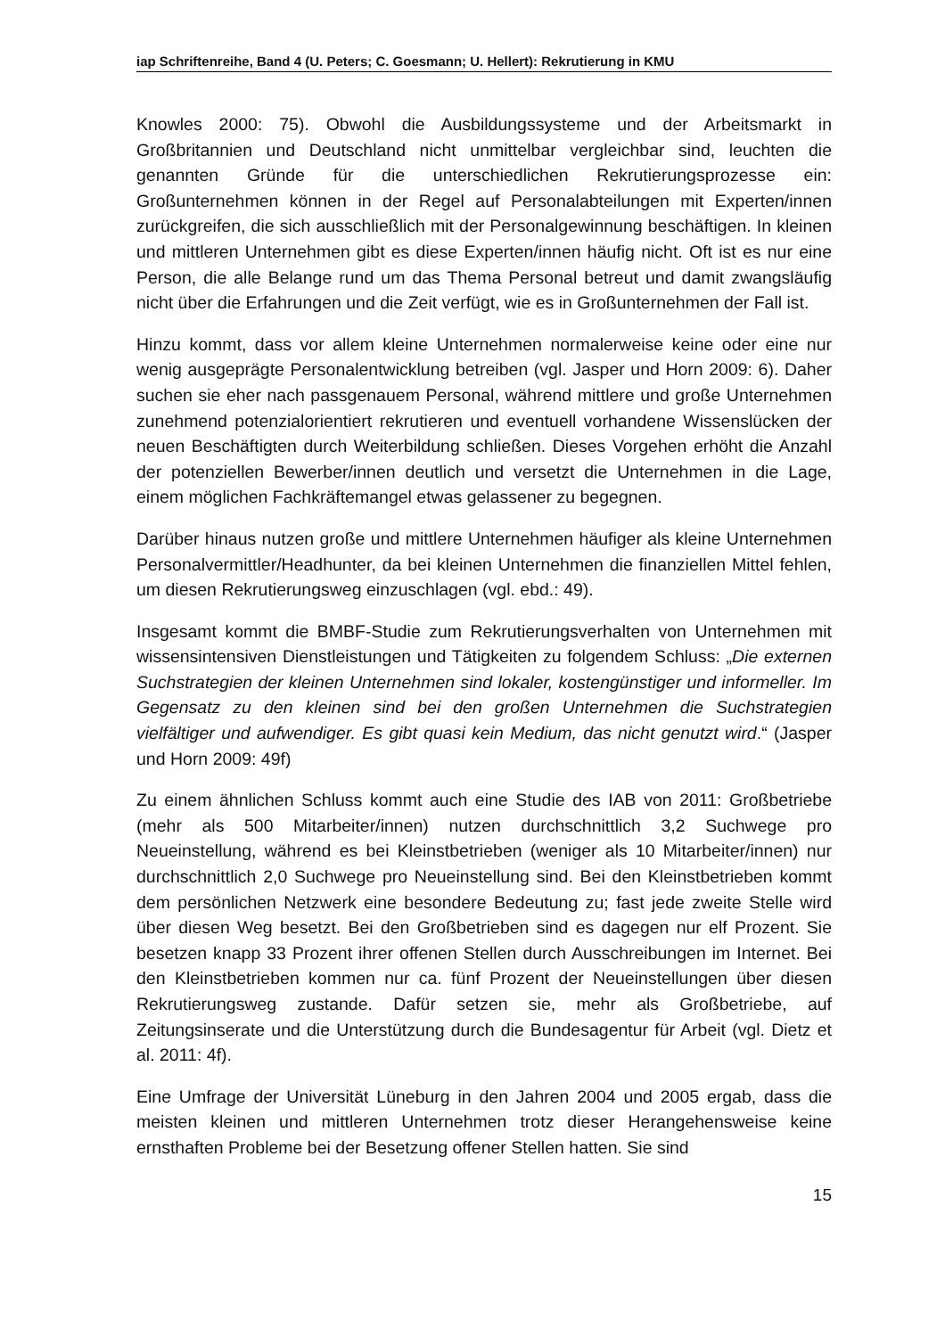iap Schriftenreihe, Band 4 (U. Peters; C. Goesmann; U. Hellert): Rekrutierung in KMU
Knowles 2000: 75). Obwohl die Ausbildungssysteme und der Arbeitsmarkt in Großbritannien und Deutschland nicht unmittelbar vergleichbar sind, leuchten die genannten Gründe für die unterschiedlichen Rekrutierungsprozesse ein: Großunternehmen können in der Regel auf Personalabteilungen mit Experten/innen zurückgreifen, die sich ausschließlich mit der Personalgewinnung beschäftigen. In kleinen und mittleren Unternehmen gibt es diese Experten/innen häufig nicht. Oft ist es nur eine Person, die alle Belange rund um das Thema Personal betreut und damit zwangsläufig nicht über die Erfahrungen und die Zeit verfügt, wie es in Großunternehmen der Fall ist.
Hinzu kommt, dass vor allem kleine Unternehmen normalerweise keine oder eine nur wenig ausgeprägte Personalentwicklung betreiben (vgl. Jasper und Horn 2009: 6). Daher suchen sie eher nach passgenauem Personal, während mittlere und große Unternehmen zunehmend potenzialorientiert rekrutieren und eventuell vorhandene Wissenslücken der neuen Beschäftigten durch Weiterbildung schließen. Dieses Vorgehen erhöht die Anzahl der potenziellen Bewerber/innen deutlich und versetzt die Unternehmen in die Lage, einem möglichen Fachkräftemangel etwas gelassener zu begegnen.
Darüber hinaus nutzen große und mittlere Unternehmen häufiger als kleine Unternehmen Personalvermittler/Headhunter, da bei kleinen Unternehmen die finanziellen Mittel fehlen, um diesen Rekrutierungsweg einzuschlagen (vgl. ebd.: 49).
Insgesamt kommt die BMBF-Studie zum Rekrutierungsverhalten von Unternehmen mit wissensintensiven Dienstleistungen und Tätigkeiten zu folgendem Schluss: „Die externen Suchstrategien der kleinen Unternehmen sind lokaler, kostengünstiger und informeller. Im Gegensatz zu den kleinen sind bei den großen Unternehmen die Suchstrategien vielfältiger und aufwendiger. Es gibt quasi kein Medium, das nicht genutzt wird.“ (Jasper und Horn 2009: 49f)
Zu einem ähnlichen Schluss kommt auch eine Studie des IAB von 2011: Großbetriebe (mehr als 500 Mitarbeiter/innen) nutzen durchschnittlich 3,2 Suchwege pro Neueinstellung, während es bei Kleinstbetrieben (weniger als 10 Mitarbeiter/innen) nur durchschnittlich 2,0 Suchwege pro Neueinstellung sind. Bei den Kleinstbetrieben kommt dem persönlichen Netzwerk eine besondere Bedeutung zu; fast jede zweite Stelle wird über diesen Weg besetzt. Bei den Großbetrieben sind es dagegen nur elf Prozent. Sie besetzen knapp 33 Prozent ihrer offenen Stellen durch Ausschreibungen im Internet. Bei den Kleinstbetrieben kommen nur ca. fünf Prozent der Neueinstellungen über diesen Rekrutierungsweg zustande. Dafür setzen sie, mehr als Großbetriebe, auf Zeitungsinserate und die Unterstützung durch die Bundesagentur für Arbeit (vgl. Dietz et al. 2011: 4f).
Eine Umfrage der Universität Lüneburg in den Jahren 2004 und 2005 ergab, dass die meisten kleinen und mittleren Unternehmen trotz dieser Herangehensweise keine ernsthaften Probleme bei der Besetzung offener Stellen hatten. Sie sind
15